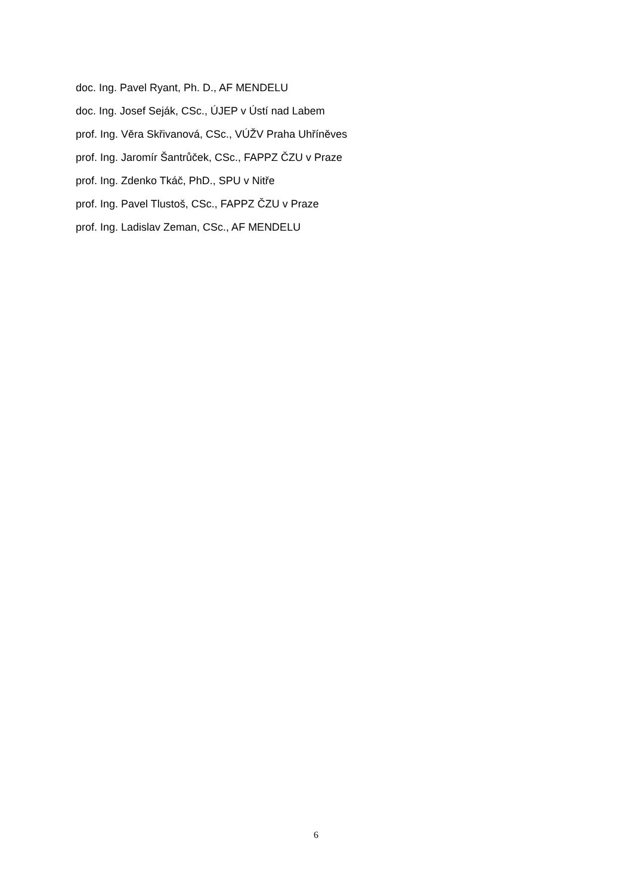doc. Ing. Pavel Ryant, Ph. D., AF MENDELU
doc. Ing. Josef Seják, CSc., ÚJEP v Ústí nad Labem
prof. Ing. Věra Skřivanová, CSc., VÚŽV Praha Uhříněves
prof. Ing. Jaromír Šantrůček, CSc., FAPPZ ČZU v Praze
prof. Ing. Zdenko Tkáč, PhD., SPU v Nitře
prof. Ing. Pavel Tlustoš, CSc., FAPPZ ČZU v Praze
prof. Ing. Ladislav Zeman, CSc., AF MENDELU
6